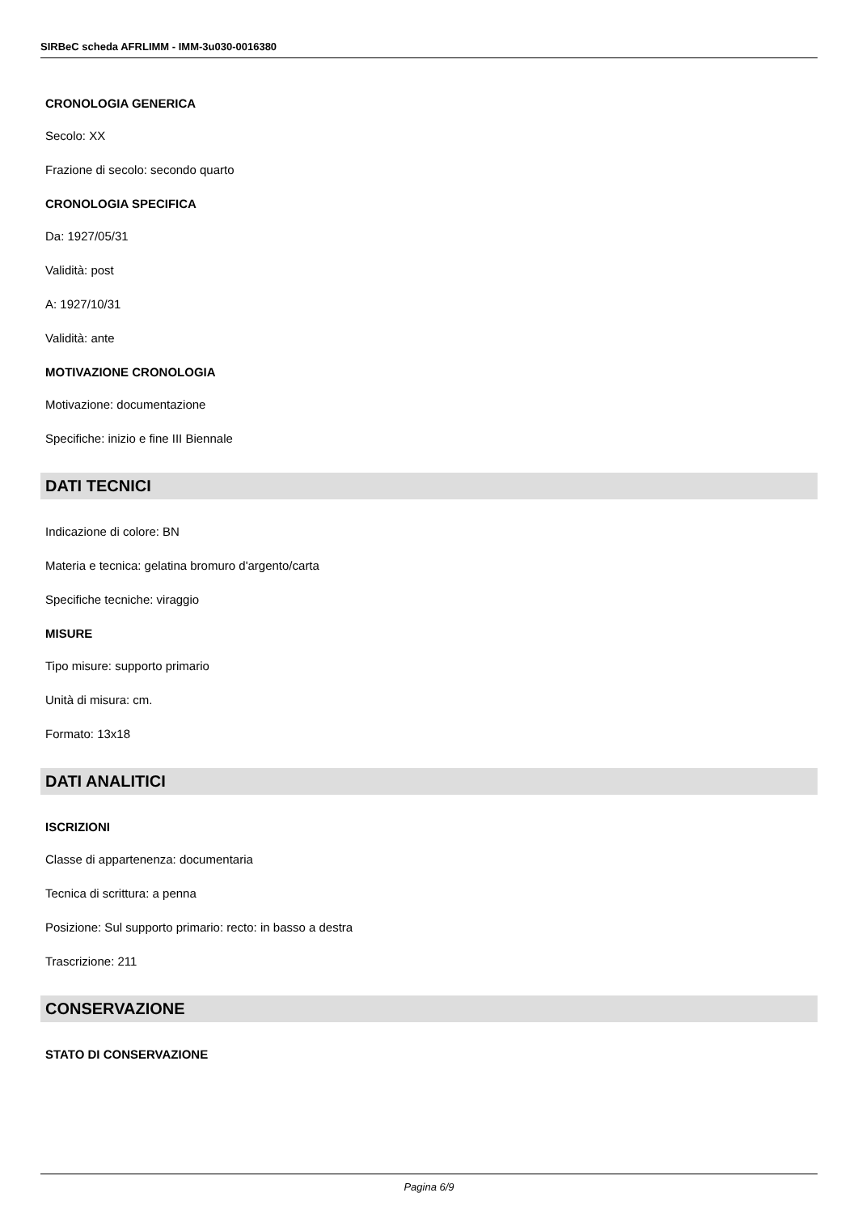SIRBeC scheda AFRLIMM - IMM-3u030-0016380
CRONOLOGIA GENERICA
Secolo: XX
Frazione di secolo: secondo quarto
CRONOLOGIA SPECIFICA
Da: 1927/05/31
Validità: post
A: 1927/10/31
Validità: ante
MOTIVAZIONE CRONOLOGIA
Motivazione: documentazione
Specifiche: inizio e fine III Biennale
DATI TECNICI
Indicazione di colore: BN
Materia e tecnica: gelatina bromuro d'argento/carta
Specifiche tecniche: viraggio
MISURE
Tipo misure: supporto primario
Unità di misura: cm.
Formato: 13x18
DATI ANALITICI
ISCRIZIONI
Classe di appartenenza: documentaria
Tecnica di scrittura: a penna
Posizione: Sul supporto primario: recto: in basso a destra
Trascrizione: 211
CONSERVAZIONE
STATO DI CONSERVAZIONE
Pagina 6/9